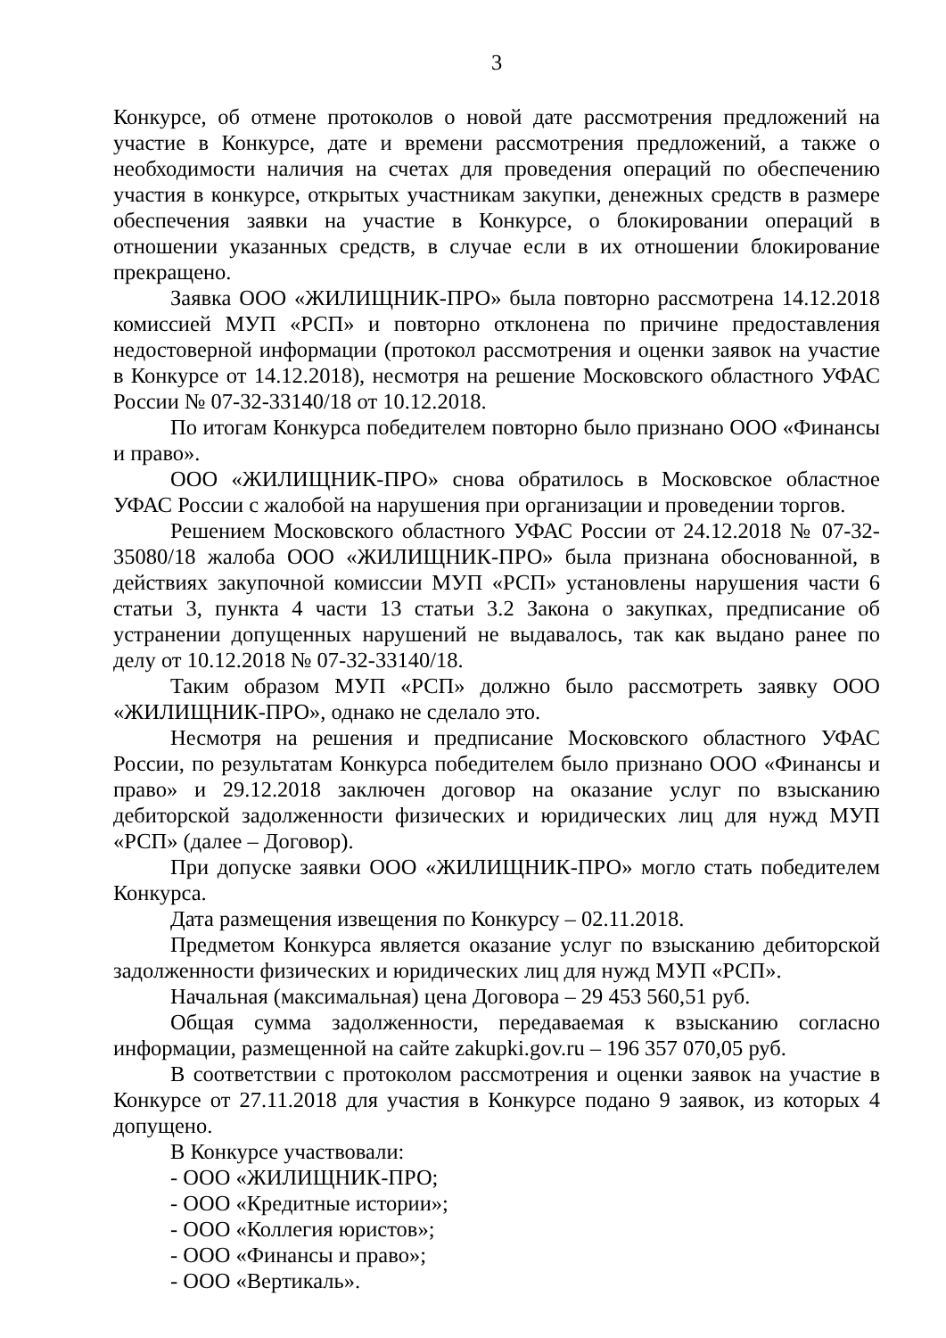3
Конкурсе, об отмене протоколов о новой дате рассмотрения предложений на участие в Конкурсе, дате и времени рассмотрения предложений, а также о необходимости наличия на счетах для проведения операций по обеспечению участия в конкурсе, открытых участникам закупки, денежных средств в размере обеспечения заявки на участие в Конкурсе, о блокировании операций в отношении указанных средств, в случае если в их отношении блокирование прекращено.
Заявка ООО «ЖИЛИЩНИК-ПРО» была повторно рассмотрена 14.12.2018 комиссией МУП «РСП» и повторно отклонена по причине предоставления недостоверной информации (протокол рассмотрения и оценки заявок на участие в Конкурсе от 14.12.2018), несмотря на решение Московского областного УФАС России № 07-32-33140/18 от 10.12.2018.
По итогам Конкурса победителем повторно было признано ООО «Финансы и право».
ООО «ЖИЛИЩНИК-ПРО» снова обратилось в Московское областное УФАС России с жалобой на нарушения при организации и проведении торгов.
Решением Московского областного УФАС России от 24.12.2018 № 07-32-35080/18 жалоба ООО «ЖИЛИЩНИК-ПРО» была признана обоснованной, в действиях закупочной комиссии МУП «РСП» установлены нарушения части 6 статьи 3, пункта 4 части 13 статьи 3.2 Закона о закупках, предписание об устранении допущенных нарушений не выдавалось, так как выдано ранее по делу от 10.12.2018 № 07-32-33140/18.
Таким образом МУП «РСП» должно было рассмотреть заявку ООО «ЖИЛИЩНИК-ПРО», однако не сделало это.
Несмотря на решения и предписание Московского областного УФАС России, по результатам Конкурса победителем было признано ООО «Финансы и право» и 29.12.2018 заключен договор на оказание услуг по взысканию дебиторской задолженности физических и юридических лиц для нужд МУП «РСП» (далее – Договор).
При допуске заявки ООО «ЖИЛИЩНИК-ПРО» могло стать победителем Конкурса.
Дата размещения извещения по Конкурсу – 02.11.2018.
Предметом Конкурса является оказание услуг по взысканию дебиторской задолженности физических и юридических лиц для нужд МУП «РСП».
Начальная (максимальная) цена Договора – 29 453 560,51 руб.
Общая сумма задолженности, передаваемая к взысканию согласно информации, размещенной на сайте zakupki.gov.ru – 196 357 070,05 руб.
В соответствии с протоколом рассмотрения и оценки заявок на участие в Конкурсе от 27.11.2018 для участия в Конкурсе подано 9 заявок, из которых 4 допущено.
В Конкурсе участвовали:
- ООО «ЖИЛИЩНИК-ПРО;
- ООО «Кредитные истории»;
- ООО «Коллегия юристов»;
- ООО «Финансы и право»;
- ООО «Вертикаль».